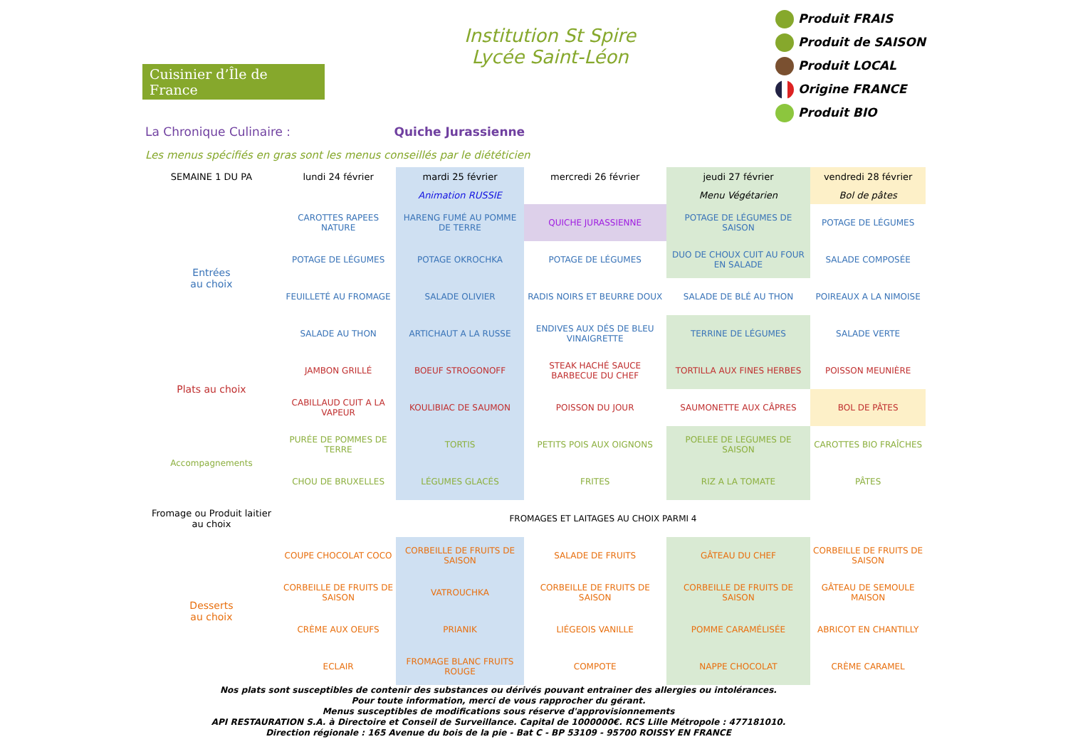Cuisinier d’Île de France
Institution St Spire
Lycée Saint-Léon
Produit FRAIS
Produit de SAISON
Produit LOCAL
Origine FRANCE
Produit BIO
La Chronique Culinaire : Quiche Jurassienne
Les menus spécifiés en gras sont les menus conseillés par le diététicien
| SEMAINE 1 DU PA | lundi 24 février | mardi 25 février | mercredi 26 février | jeudi 27 février | vendredi 28 février |
| | | Animation RUSSIE | | Menu Végétarien | Bol de pâtes |
| Entrées au choix | CAROTTES RAPEES NATURE | HARENG FUMÉ AU POMME DE TERRE | QUICHE JURASSIENNE | POTAGE DE LÉGUMES DE SAISON | POTAGE DE LÉGUMES |
| | POTAGE DE LÉGUMES | POTAGE OKROCHKA | POTAGE DE LÉGUMES | DUO DE CHOUX CUIT AU FOUR EN SALADE | SALADE COMPOSÉE |
| | FEUILLETÉ AU FROMAGE | SALADE OLIVIER | RADIS NOIRS ET BEURRE DOUX | SALADE DE BLÉ AU THON | POIREAUX A LA NIMOISE |
| | SALADE AU THON | ARTICHAUT A LA RUSSE | ENDIVES AUX DÉS DE BLEU VINAIGRETTE | TERRINE DE LÉGUMES | SALADE VERTE |
| Plats au choix | JAMBON GRILLÉ | BOEUF STROGONOFF | STEAK HACHÉ SAUCE BARBECUE DU CHEF | TORTILLA AUX FINES HERBES | POISSON MEUNIÈRE |
| | CABILLAUD CUIT A LA VAPEUR | KOULIBIAC DE SAUMON | POISSON DU JOUR | SAUMONETTE AUX CÂPRES | BOL DE PÂTES |
| Accompagnements | PURÉE DE POMMES DE TERRE | TORTIS | PETITS POIS AUX OIGNONS | POELEE DE LEGUMES DE SAISON | CAROTTES BIO FRAÎCHES |
| | CHOU DE BRUXELLES | LÉGUMES GLACÉS | FRITES | RIZ A LA TOMATE | PÂTES |
| Fromage ou Produit laitier au choix | FROMAGES ET LAITAGES AU CHOIX PARMI 4 | | | | |
| Desserts au choix | COUPE CHOCOLAT COCO | CORBEILLE DE FRUITS DE SAISON | SALADE DE FRUITS | GÂTEAU DU CHEF | CORBEILLE DE FRUITS DE SAISON |
| | CORBEILLE DE FRUITS DE SAISON | VATROUCHKA | CORBEILLE DE FRUITS DE SAISON | CORBEILLE DE FRUITS DE SAISON | GÂTEAU DE SEMOULE MAISON |
| | CRÈME AUX OEUFS | PRIANIK | LIÉGEOIS VANILLE | POMME CARAMÉLISÉE | ABRICOT EN CHANTILLY |
| | ECLAIR | FROMAGE BLANC FRUITS ROUGE | COMPOTE | NAPPE CHOCOLAT | CRÈME CARAMEL |
Nos plats sont susceptibles de contenir des substances ou dérivés pouvant entrainer des allergies ou intolérances.
Pour toute information, merci de vous rapprocher du gérant.
Menus susceptibles de modifications sous réserve d'approvisionnements
API RESTAURATION S.A. à Directoire et Conseil de Surveillance. Capital de 1000000€. RCS Lille Métropole : 477181010.
Direction régionale : 165 Avenue du bois de la pie - Bat C - BP 53109 - 95700 ROISSY EN FRANCE